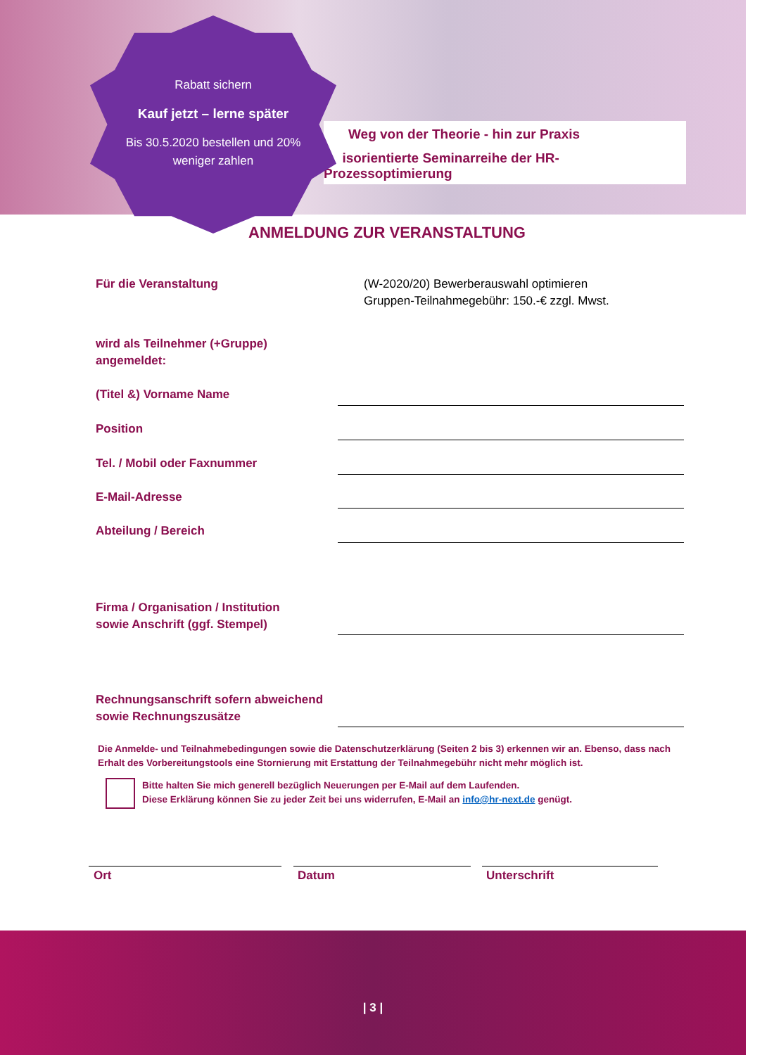Weg von der Theorie - hin zur Praxis
isorientierte Seminarreihe der HR-Prozessoptimierung
Rabatt sichern
Kauf jetzt – lerne später
Bis 30.5.2020 bestellen und 20% weniger zahlen
ANMELDUNG ZUR VERANSTALTUNG
Für die Veranstaltung
(W-2020/20) Bewerberauswahl optimieren
Gruppen-Teilnahmegebühr: 150.-€ zzgl. Mwst.
wird als Teilnehmer (+Gruppe)
angemeldet:
(Titel &) Vorname Name
Position
Tel. / Mobil oder Faxnummer
E-Mail-Adresse
Abteilung / Bereich
Firma / Organisation / Institution
sowie Anschrift (ggf. Stempel)
Rechnungsanschrift sofern abweichend
sowie Rechnungszusätze
Die Anmelde- und Teilnahmebedingungen sowie die Datenschutzerklärung (Seiten 2 bis 3) erkennen wir an. Ebenso, dass nach Erhalt des Vorbereitungstools eine Stornierung mit Erstattung der Teilnahmegebühr nicht mehr möglich ist.
Bitte halten Sie mich generell bezüglich Neuerungen per E-Mail auf dem Laufenden.
Diese Erklärung können Sie zu jeder Zeit bei uns widerrufen, E-Mail an info@hr-next.de genügt.
Ort Datum Unterschrift
| 3 |